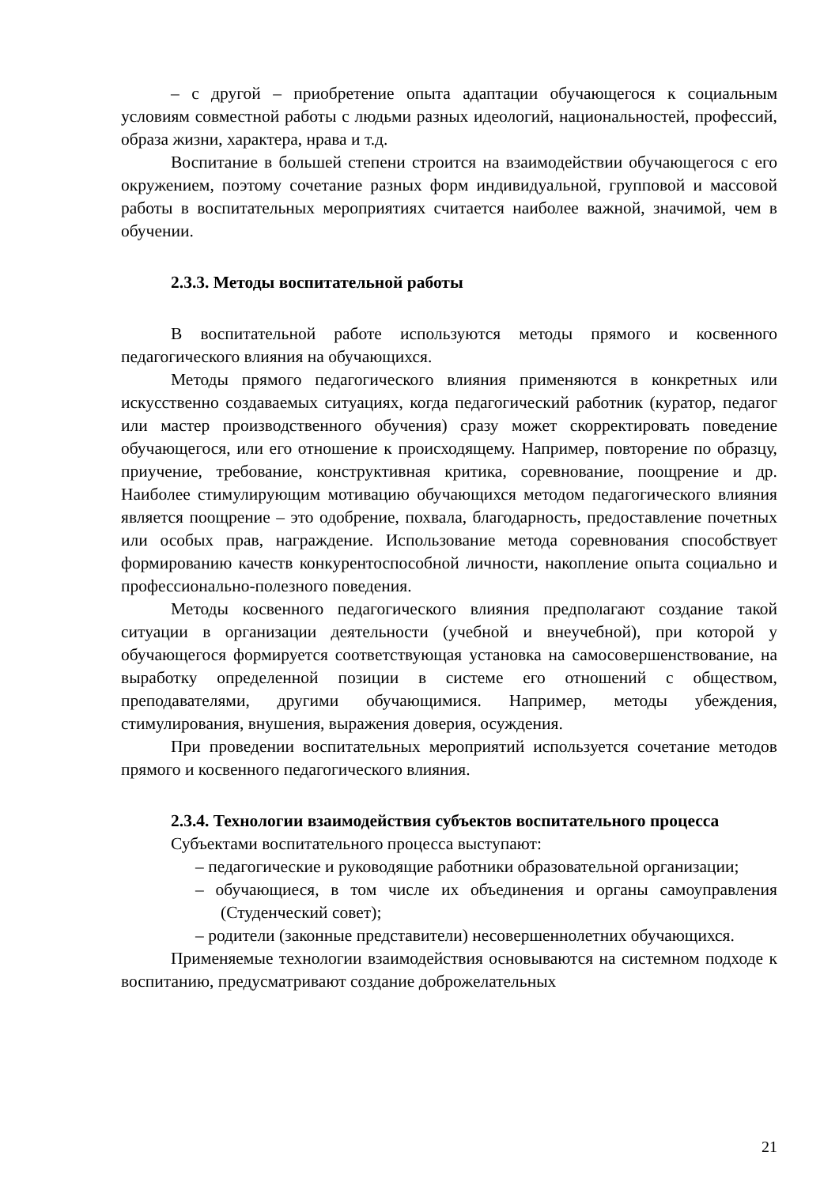– с другой – приобретение опыта адаптации обучающегося к социальным условиям совместной работы с людьми разных идеологий, национальностей, профессий, образа жизни, характера, нрава и т.д.
Воспитание в большей степени строится на взаимодействии обучающегося с его окружением, поэтому сочетание разных форм индивидуальной, групповой и массовой работы в воспитательных мероприятиях считается наиболее важной, значимой, чем в обучении.
2.3.3. Методы воспитательной работы
В воспитательной работе используются методы прямого и косвенного педагогического влияния на обучающихся.
Методы прямого педагогического влияния применяются в конкретных или искусственно создаваемых ситуациях, когда педагогический работник (куратор, педагог или мастер производственного обучения) сразу может скорректировать поведение обучающегося, или его отношение к происходящему. Например, повторение по образцу, приучение, требование, конструктивная критика, соревнование, поощрение и др. Наиболее стимулирующим мотивацию обучающихся методом педагогического влияния является поощрение – это одобрение, похвала, благодарность, предоставление почетных или особых прав, награждение. Использование метода соревнования способствует формированию качеств конкурентоспособной личности, накопление опыта социально и профессионально-полезного поведения.
Методы косвенного педагогического влияния предполагают создание такой ситуации в организации деятельности (учебной и внеучебной), при которой у обучающегося формируется соответствующая установка на самосовершенствование, на выработку определенной позиции в системе его отношений с обществом, преподавателями, другими обучающимися. Например, методы убеждения, стимулирования, внушения, выражения доверия, осуждения.
При проведении воспитательных мероприятий используется сочетание методов прямого и косвенного педагогического влияния.
2.3.4. Технологии взаимодействия субъектов воспитательного процесса
Субъектами воспитательного процесса выступают:
– педагогические и руководящие работники образовательной организации;
– обучающиеся, в том числе их объединения и органы самоуправления (Студенческий совет);
– родители (законные представители) несовершеннолетних обучающихся.
Применяемые технологии взаимодействия основываются на системном подходе к воспитанию, предусматривают создание доброжелательных
21